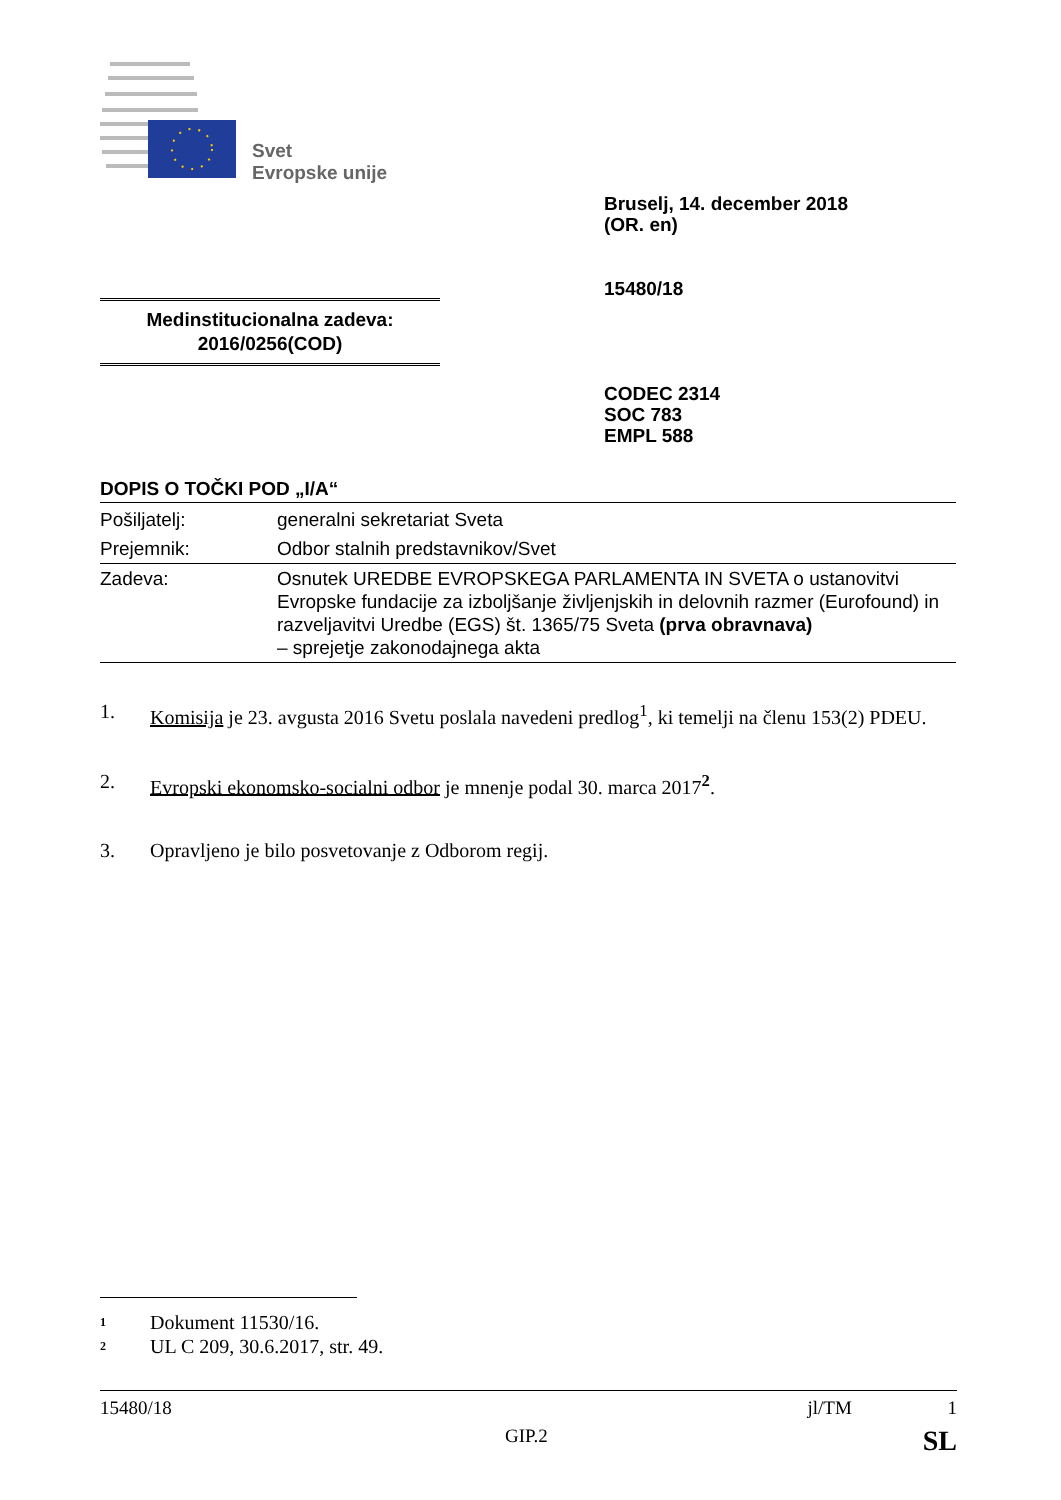Svet
Evropske unije
Bruselj, 14. december 2018
(OR. en)
15480/18
Medinstitucionalna zadeva:
2016/0256(COD)
CODEC 2314
SOC 783
EMPL 588
DOPIS O TOČKI POD „I/A“
| Pošiljatelj: | generalni sekretariat Sveta |
| Prejemnik: | Odbor stalnih predstavnikov/Svet |
| Zadeva: | Osnutek UREDBE EVROPSKEGA PARLAMENTA IN SVETA o ustanovitvi Evropske fundacije za izboljšanje življenjskih in delovnih razmer (Eurofound) in razveljavitvi Uredbe (EGS) št. 1365/75 Sveta (prva obravnava) – sprejetje zakonodajnega akta |
1. Komisija je 23. avgusta 2016 Svetu poslala navedeni predlog<sup>1</sup>, ki temelji na členu 153(2) PDEU.
2. Evropski ekonomsko-socialni odbor je mnenje podal 30. marca 2017<sup>2</sup>.
3. Opravljeno je bilo posvetovanje z Odborom regij.
<sup>1</sup> Dokument 11530/16.
<sup>2</sup> UL C 209, 30.6.2017, str. 49.
15480/18 jl/TM 1
GIP.2 SL